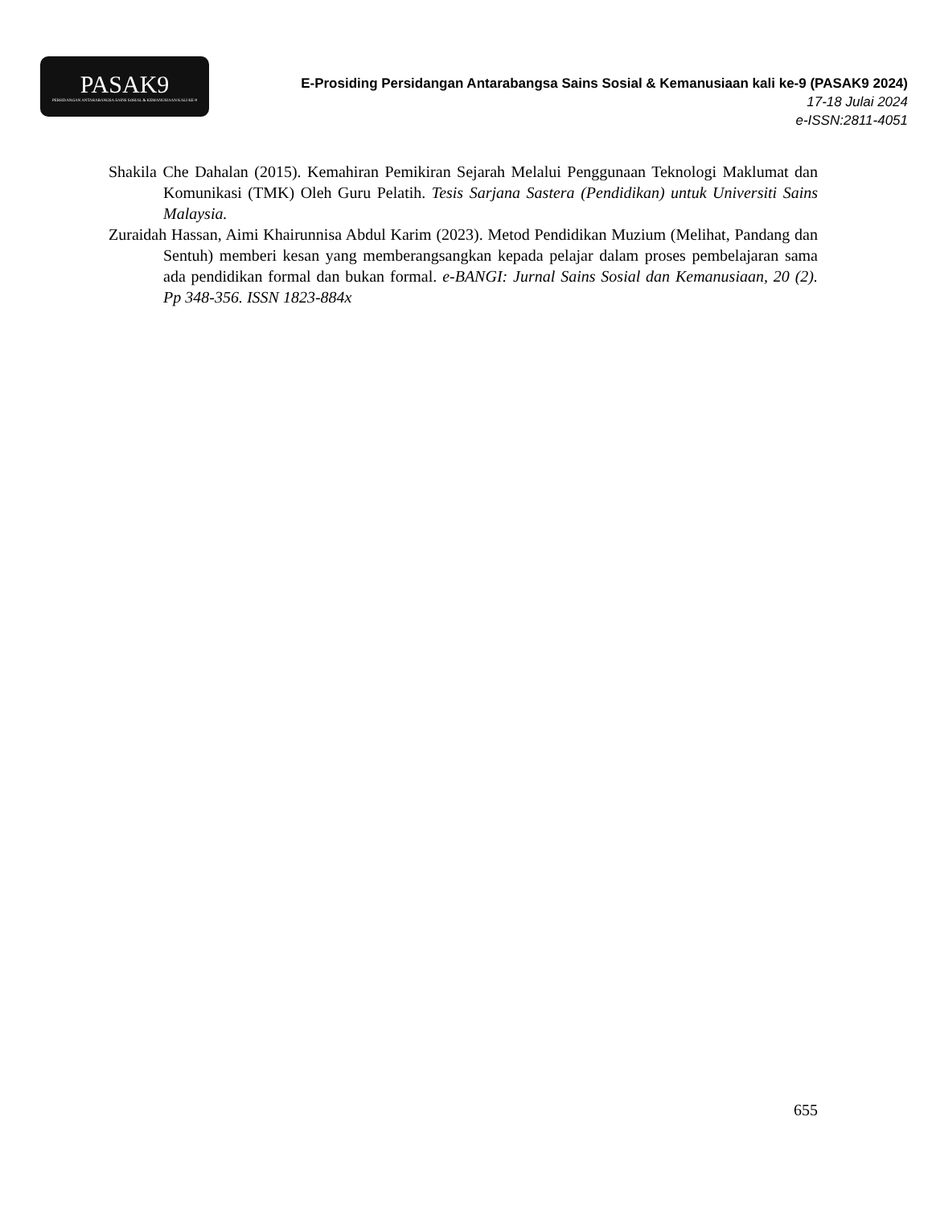PASAK9
PERSIDANGAN ANTARABANGSA SAINS SOSIAL & KEMANUSIAAN KALI KE-9
E-Prosiding Persidangan Antarabangsa Sains Sosial & Kemanusiaan kali ke-9 (PASAK9 2024)
17-18 Julai 2024
e-ISSN:2811-4051
Shakila Che Dahalan (2015). Kemahiran Pemikiran Sejarah Melalui Penggunaan Teknologi Maklumat dan Komunikasi (TMK) Oleh Guru Pelatih. Tesis Sarjana Sastera (Pendidikan) untuk Universiti Sains Malaysia.
Zuraidah Hassan, Aimi Khairunnisa Abdul Karim (2023). Metod Pendidikan Muzium (Melihat, Pandang dan Sentuh) memberi kesan yang memberangsangkan kepada pelajar dalam proses pembelajaran sama ada pendidikan formal dan bukan formal. e-BANGI: Jurnal Sains Sosial dan Kemanusiaan, 20 (2). Pp 348-356. ISSN 1823-884x
655